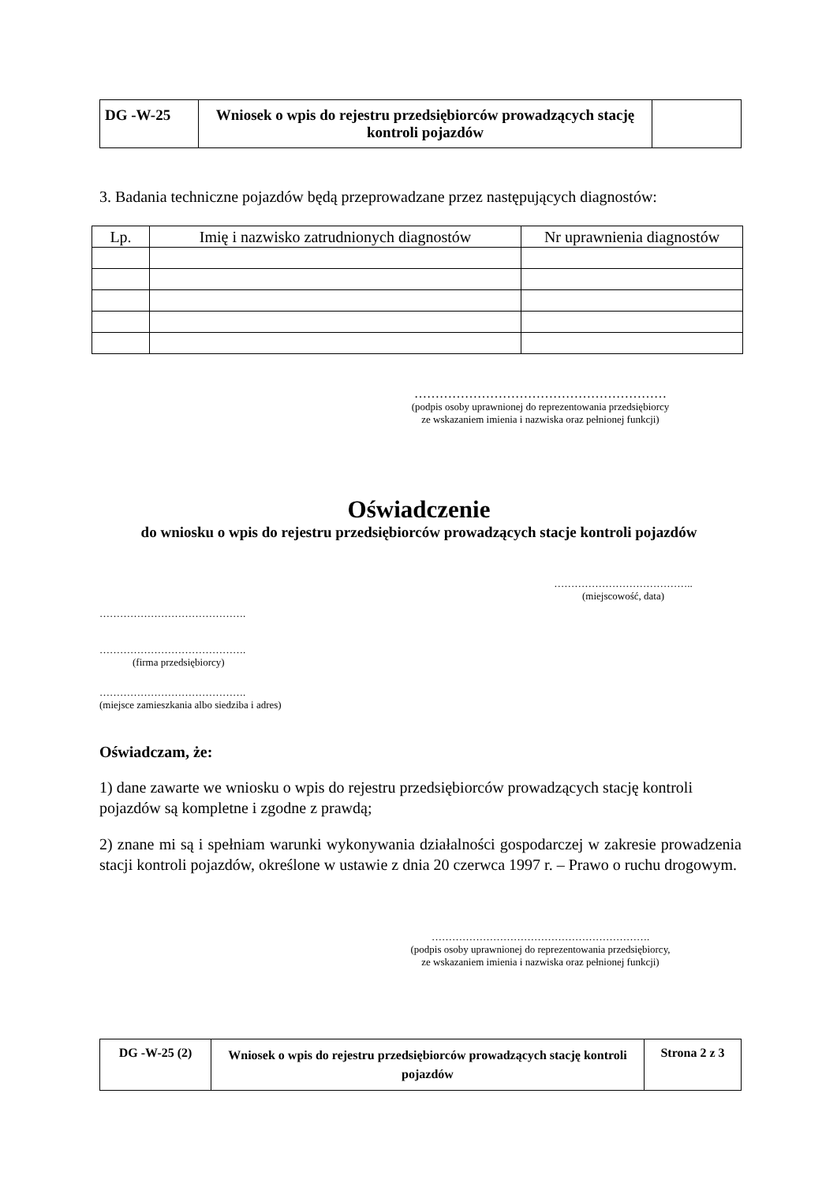| DG -W-25 | Wniosek o wpis do rejestru przedsiębiorców prowadzących stację kontroli pojazdów | |
3. Badania techniczne pojazdów będą przeprowadzane przez następujących diagnostów:
| Lp. | Imię i nazwisko zatrudnionych diagnostów | Nr uprawnienia diagnostów |
| --- | --- | --- |
……………………………………………………
(podpis osoby uprawnionej do reprezentowania przedsiębiorcy
ze wskazaniem imienia i nazwiska oraz pełnionej funkcji)
Oświadczenie
do wniosku o wpis do rejestru przedsiębiorców prowadzących stacje kontroli pojazdów
…………………………………..
(miejscowość, data)
…………………………………….
…………………………………….
(firma przedsiębiorcy)
…………………………………….
(miejsce zamieszkania albo siedziba i adres)
Oświadczam, że:
1) dane zawarte we wniosku o wpis do rejestru przedsiębiorców prowadzących stację kontroli pojazdów są kompletne i zgodne z prawdą;
2) znane mi są i spełniam warunki wykonywania działalności gospodarczej w zakresie prowadzenia stacji kontroli pojazdów, określone w ustawie z dnia 20 czerwca 1997 r. – Prawo o ruchu drogowym.
……………………………………………………….
(podpis osoby uprawnionej do reprezentowania przedsiębiorcy,
ze wskazaniem imienia i nazwiska oraz pełnionej funkcji)
| DG -W-25 (2) | Wniosek o wpis do rejestru przedsiębiorców prowadzących stację kontroli pojazdów | Strona 2 z 3 |